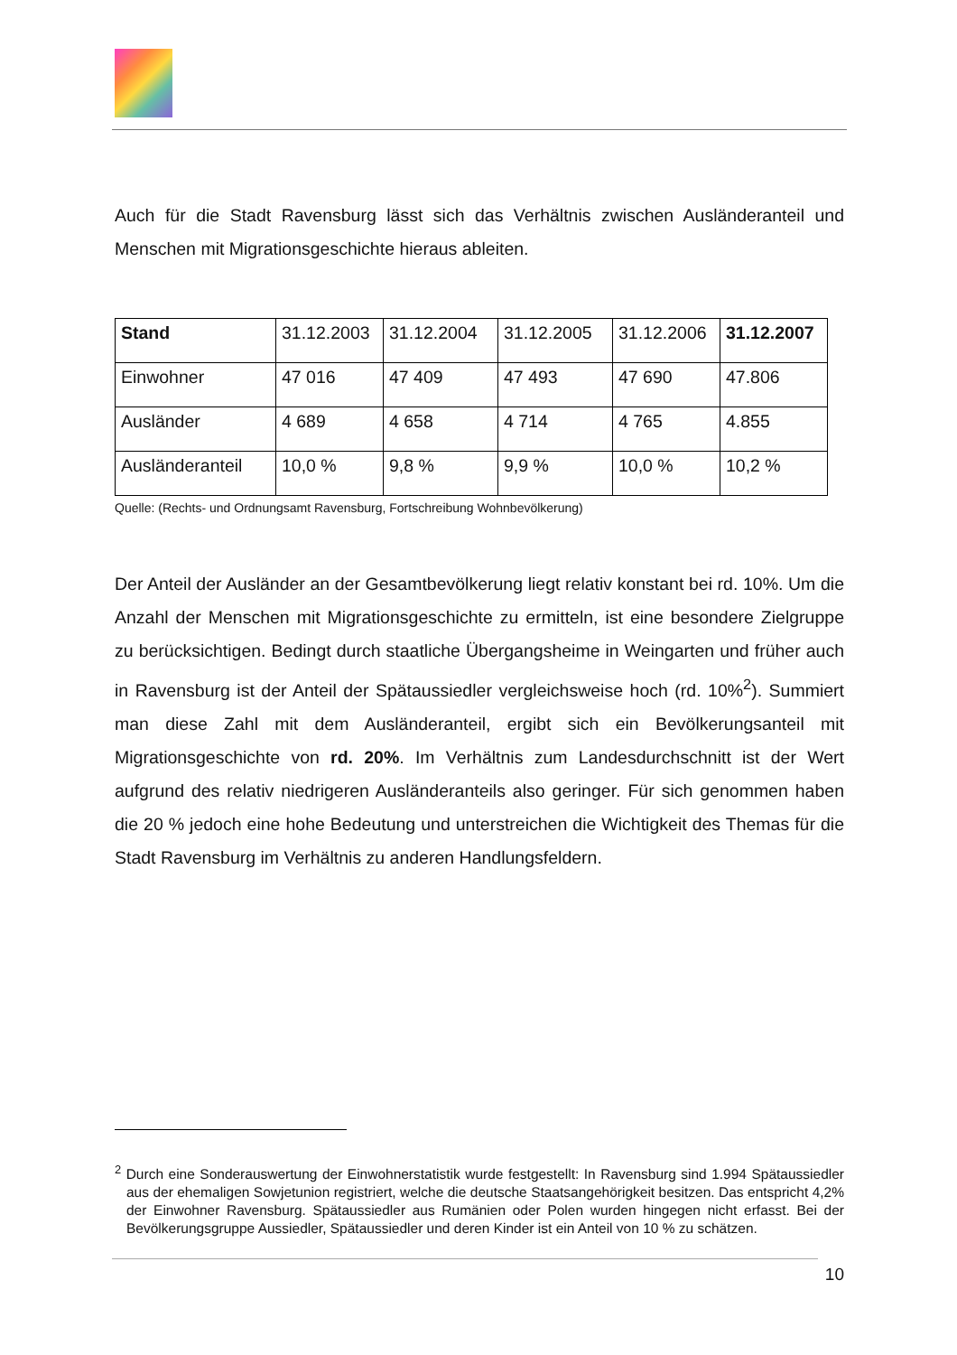Auch für die Stadt Ravensburg lässt sich das Verhältnis zwischen Ausländeranteil und Menschen mit Migrationsgeschichte hieraus ableiten.
| Stand | 31.12.2003 | 31.12.2004 | 31.12.2005 | 31.12.2006 | 31.12.2007 |
| Einwohner | 47 016 | 47 409 | 47 493 | 47 690 | 47.806 |
| Ausländer | 4 689 | 4 658 | 4 714 | 4 765 | 4.855 |
| Ausländeranteil | 10,0 % | 9,8 % | 9,9 % | 10,0 % | 10,2 % |
Quelle: (Rechts- und Ordnungsamt Ravensburg, Fortschreibung Wohnbevölkerung)
Der Anteil der Ausländer an der Gesamtbevölkerung liegt relativ konstant bei rd. 10%. Um die Anzahl der Menschen mit Migrationsgeschichte zu ermitteln, ist eine besondere Zielgruppe zu berücksichtigen. Bedingt durch staatliche Übergangsheime in Weingarten und früher auch in Ravensburg ist der Anteil der Spätaussiedler vergleichsweise hoch (rd. 10%<sup>2</sup>). Summiert man diese Zahl mit dem Ausländeranteil, ergibt sich ein Bevölkerungsanteil mit Migrationsgeschichte von rd. 20%. Im Verhältnis zum Landesdurchschnitt ist der Wert aufgrund des relativ niedrigeren Ausländeranteils also geringer. Für sich genommen haben die 20 % jedoch eine hohe Bedeutung und unterstreichen die Wichtigkeit des Themas für die Stadt Ravensburg im Verhältnis zu anderen Handlungsfeldern.
<sup>2</sup> Durch eine Sonderauswertung der Einwohnerstatistik wurde festgestellt: In Ravensburg sind 1.994 Spätaussiedler aus der ehemaligen Sowjetunion registriert, welche die deutsche Staatsangehörigkeit besitzen. Das entspricht 4,2% der Einwohner Ravensburg. Spätaussiedler aus Rumänien oder Polen wurden hingegen nicht erfasst. Bei der Bevölkerungsgruppe Aussiedler, Spätaussiedler und deren Kinder ist ein Anteil von 10 % zu schätzen.
10